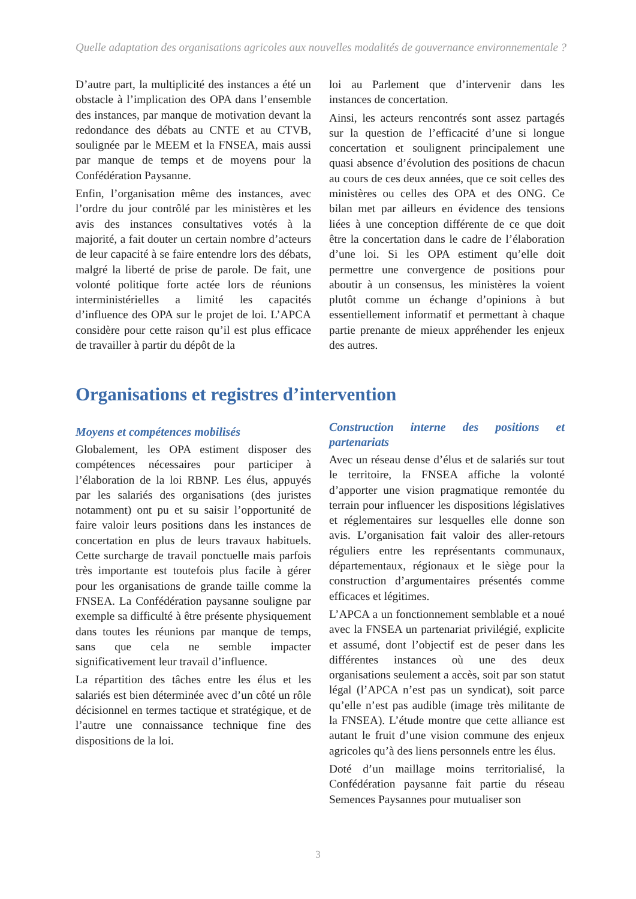Quelle adaptation des organisations agricoles aux nouvelles modalités de gouvernance environnementale ?
D’autre part, la multiplicité des instances a été un obstacle à l’implication des OPA dans l’ensemble des instances, par manque de motivation devant la redondance des débats au CNTE et au CTVB, soulignée par le MEEM et la FNSEA, mais aussi par manque de temps et de moyens pour la Confédération Paysanne.
Enfin, l’organisation même des instances, avec l’ordre du jour contrôlé par les ministères et les avis des instances consultatives votés à la majorité, a fait douter un certain nombre d’acteurs de leur capacité à se faire entendre lors des débats, malgré la liberté de prise de parole. De fait, une volonté politique forte actée lors de réunions interministérielles a limité les capacités d’influence des OPA sur le projet de loi. L’APCA considère pour cette raison qu’il est plus efficace de travailler à partir du dépôt de la
loi au Parlement que d’intervenir dans les instances de concertation.
Ainsi, les acteurs rencontrés sont assez partagés sur la question de l’efficacité d’une si longue concertation et soulignent principalement une quasi absence d’évolution des positions de chacun au cours de ces deux années, que ce soit celles des ministères ou celles des OPA et des ONG. Ce bilan met par ailleurs en évidence des tensions liées à une conception différente de ce que doit être la concertation dans le cadre de l’élaboration d’une loi. Si les OPA estiment qu’elle doit permettre une convergence de positions pour aboutir à un consensus, les ministères la voient plutôt comme un échange d’opinions à but essentiellement informatif et permettant à chaque partie prenante de mieux appréhender les enjeux des autres.
Organisations et registres d’intervention
Moyens et compétences mobilisés
Globalement, les OPA estiment disposer des compétences nécessaires pour participer à l’élaboration de la loi RBNP. Les élus, appuyés par les salariés des organisations (des juristes notamment) ont pu et su saisir l’opportunité de faire valoir leurs positions dans les instances de concertation en plus de leurs travaux habituels. Cette surcharge de travail ponctuelle mais parfois très importante est toutefois plus facile à gérer pour les organisations de grande taille comme la FNSEA. La Confédération paysanne souligne par exemple sa difficulté à être présente physiquement dans toutes les réunions par manque de temps, sans que cela ne semble impacter significativement leur travail d’influence.
La répartition des tâches entre les élus et les salariés est bien déterminée avec d’un côté un rôle décisionnel en termes tactique et stratégique, et de l’autre une connaissance technique fine des dispositions de la loi.
Construction interne des positions et partenariats
Avec un réseau dense d’élus et de salariés sur tout le territoire, la FNSEA affiche la volonté d’apporter une vision pragmatique remontée du terrain pour influencer les dispositions législatives et réglementaires sur lesquelles elle donne son avis. L’organisation fait valoir des aller-retours réguliers entre les représentants communaux, départementaux, régionaux et le siège pour la construction d’argumentaires présentés comme efficaces et légitimes.
L’APCA a un fonctionnement semblable et a noué avec la FNSEA un partenariat privilégié, explicite et assumé, dont l’objectif est de peser dans les différentes instances où une des deux organisations seulement a accès, soit par son statut légal (l’APCA n’est pas un syndicat), soit parce qu’elle n’est pas audible (image très militante de la FNSEA). L’étude montre que cette alliance est autant le fruit d’une vision commune des enjeux agricoles qu’à des liens personnels entre les élus.
Doté d’un maillage moins territorialisé, la Confédération paysanne fait partie du réseau Semences Paysannes pour mutualiser son
3